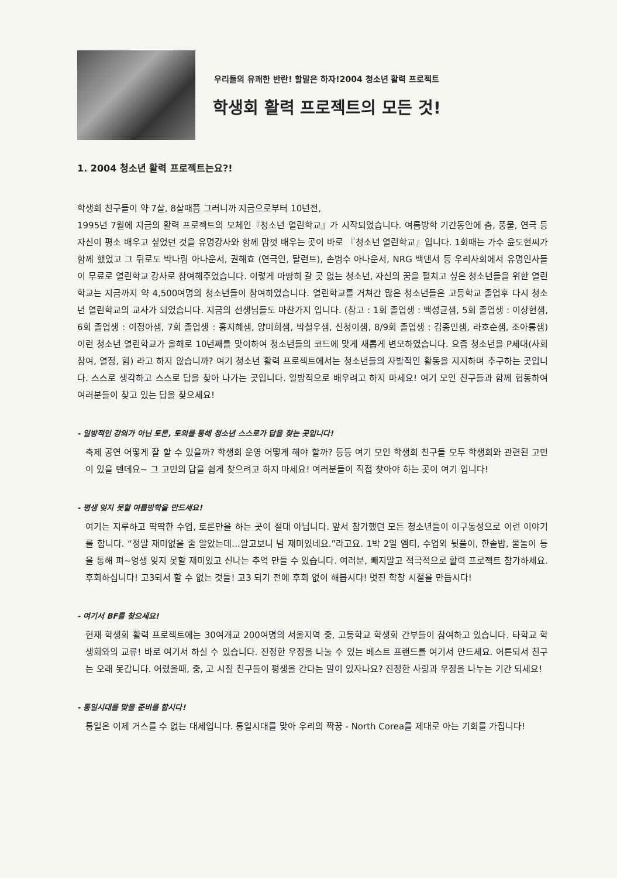우리들의 유쾌한 반란! 할말은 하자!2004 청소년 활력 프로젝트
학생회 활력 프로젝트의 모든 것!
1. 2004 청소년 활력 프로젝트는요?!
학생회 친구들이 약 7살, 8살때쯤 그러니까 지금으로부터 10년전,
1995년 7월에 지금의 활력 프로젝트의 모체인『청소년 열린학교』가 시작되었습니다. 여름방학 기간동안에 춤, 풍물, 연극 등 자신이 평소 배우고 싶었던 것을 유명강사와 함께 맘껏 배우는 곳이 바로 『청소년 열린학교』입니다. 1회때는 가수 윤도현씨가 함께 했었고 그 뒤로도 박나림 아나운서, 권해효 (연극인, 탈런트), 손범수 아나운서, NRG 백댄서 등 우리사회에서 유명인사들이 무료로 열린학교 강사로 참여해주었습니다. 이렇게 마땅히 갈 곳 없는 청소년, 자신의 꿈을 펼치고 싶은 청소년들을 위한 열린학교는 지금까지 약 4,500여명의 청소년들이 참여하였습니다. 열린학교를 거쳐간 많은 청소년들은 고등학교 졸업후 다시 청소년 열린학교의 교사가 되었습니다. 지금의 선생님들도 마찬가지 입니다. (참고 : 1회 졸업생 : 백성균샘, 5회 졸업생 : 이상현샘, 6회 졸업생 : 이정아샘, 7회 졸업생 : 홍지혜샘, 양미희샘, 박철우샘, 신청이샘, 8/9회 졸업생 : 김종민샘, 라호순샘, 조아롱샘) 이런 청소년 열린학교가 올해로 10년째를 맞이하여 청소년들의 코드에 맞게 새롭게 변모하였습니다. 요즘 청소년을 P세대(사회참여, 열정, 힘) 라고 하지 않습니까? 여기 청소년 활력 프로젝트에서는 청소년들의 자발적인 활동을 지지하며 추구하는 곳입니다. 스스로 생각하고 스스로 답을 찾아 나가는 곳입니다. 일방적으로 배우려고 하지 마세요! 여기 모인 친구들과 함께 협동하여 여러분들이 찾고 있는 답을 찾으세요!
- 일방적인 강의가 아닌 토론, 토의를 통해 청소년 스스로가 답을 찾는 곳입니다!
축제 공연 어떻게 잘 할 수 있을까? 학생회 운영 어떻게 해야 할까? 등등 여기 모인 학생회 친구들 모두 학생회와 관련된 고민이 있을 텐데요~ 그 고민의 답을 쉽게 찾으려고 하지 마세요! 여러분들이 직접 찾아야 하는 곳이 여기 입니다!
- 평생 잊지 못할 여름방학을 만드세요!
여기는 지루하고 딱딱한 수업, 토론만을 하는 곳이 절대 아닙니다. 앞서 참가했던 모든 청소년들이 이구동성으로 이런 이야기를 합니다. “정말 재미없을 줄 알았는데...알고보니 넘 재미있네요.”라고요. 1박 2일 엠티, 수업외 뒷풀이, 한솥밥, 물놀이 등을 통해 펴~엉생 잊지 못할 재미있고 신나는 추억 만들 수 있습니다. 여러분, 빼지말고 적극적으로 활력 프로젝트 참가하세요. 후회하십니다! 고3되서 할 수 없는 것들! 고3 되기 전에 후회 없이 해봅시다! 멋진 학창 시절을 만듭시다!
- 여기서 BF를 찾으세요!
현재 학생회 활력 프로젝트에는 30여개교 200여명의 서울지역 중, 고등학교 학생회 간부들이 참여하고 있습니다. 타학교 학생회와의 교류! 바로 여기서 하실 수 있습니다. 진정한 우정을 나눌 수 있는 베스트 프랜드를 여기서 만드세요. 어른되서 친구는 오래 못갑니다. 어렸을때, 중, 고 시절 친구들이 평생을 간다는 말이 있자나요? 진정한 사랑과 우정을 나누는 기간 되세요!
- 통일시대를 맞을 준비를 합시다!
통일은 이제 거스를 수 없는 대세입니다. 통일시대를 맞아 우리의 짝꿍 - North Corea를 제대로 아는 기회를 가집니다!